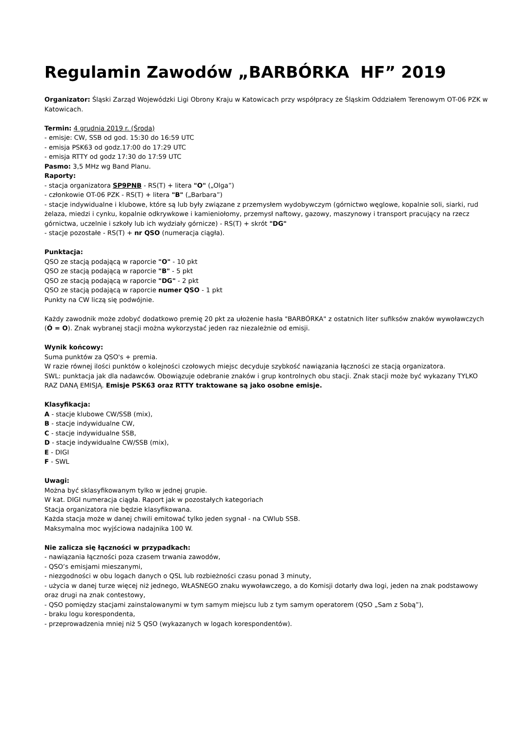Regulamin Zawodów „BARBÓRKA HF” 2019
Organizator: Śląski Zarząd Wojewódzki Ligi Obrony Kraju w Katowicach przy współpracy ze Śląskim Oddziałem Terenowym OT-06 PZK w Katowicach.
Termin: 4 grudnia 2019 r. (Środa)
- emisje: CW, SSB od god. 15:30 do 16:59 UTC
- emisja PSK63 od godz.17:00 do 17:29 UTC
- emisja RTTY od godz 17:30 do 17:59 UTC
Pasmo: 3,5 MHz wg Band Planu.
Raporty:
- stacja organizatora SP9PNB - RS(T) + litera "O" („Olga”)
- członkowie OT-06 PZK - RS(T) + litera "B" („Barbara”)
- stacje indywidualne i klubowe, które są lub były związane z przemysłem wydobywczym (górnictwo węglowe, kopalnie soli, siarki, rud żelaza, miedzi i cynku, kopalnie odkrywkowe i kamieniołomy, przemysł naftowy, gazowy, maszynowy i transport pracujący na rzecz górnictwa, uczelnie i szkoły lub ich wydziały górnicze) - RS(T) + skrót "DG"
- stacje pozostałe - RS(T) + nr QSO (numeracja ciągła).
Punktacja:
QSO ze stacją podającą w raporcie "O" - 10 pkt
QSO ze stacją podającą w raporcie "B" - 5 pkt
QSO ze stacją podającą w raporcie "DG" - 2 pkt
QSO ze stacją podającą w raporcie numer QSO - 1 pkt
Punkty na CW liczą się podwójnie.
Każdy zawodnik może zdobyć dodatkowo premię 20 pkt za ułożenie hasła "BARBÓRKA" z ostatnich liter sufiksów znaków wywoławczych (Ó = O). Znak wybranej stacji można wykorzystać jeden raz niezależnie od emisji.
Wynik końcowy:
Suma punktów za QSO's + premia.
W razie równej ilości punktów o kolejności czołowych miejsc decyduje szybkość nawiązania łączności ze stacją organizatora.
SWL: punktacja jak dla nadawców. Obowiązuje odebranie znaków i grup kontrolnych obu stacji. Znak stacji może być wykazany TYLKO RAZ DANĄ EMISJĄ. Emisje PSK63 oraz RTTY traktowane są jako osobne emisje.
Klasyfikacja:
A - stacje klubowe CW/SSB (mix),
B - stacje indywidualne CW,
C - stacje indywidualne SSB,
D - stacje indywidualne CW/SSB (mix),
E - DIGI
F - SWL
Uwagi:
Można być sklasyfikowanym tylko w jednej grupie.
W kat. DIGI numeracja ciągła. Raport jak w pozostałych kategoriach
Stacja organizatora nie będzie klasyfikowana.
Każda stacja może w danej chwili emitować tylko jeden sygnał - na CWlub SSB.
Maksymalna moc wyjściowa nadajnika 100 W.
Nie zalicza się łączności w przypadkach:
- nawiązania łączności poza czasem trwania zawodów,
- QSO’s emisjami mieszanymi,
- niezgodności w obu logach danych o QSL lub rozbieżności czasu ponad 3 minuty,
- użycia w danej turze więcej niż jednego, WŁASNEGO znaku wywoławczego, a do Komisji dotarły dwa logi, jeden na znak podstawowy oraz drugi na znak contestowy,
- QSO pomiędzy stacjami zainstalowanymi w tym samym miejscu lub z tym samym operatorem (QSO „Sam z Sobą”),
- braku logu korespondenta,
- przeprowadzenia mniej niż 5 QSO (wykazanych w logach korespondentów).